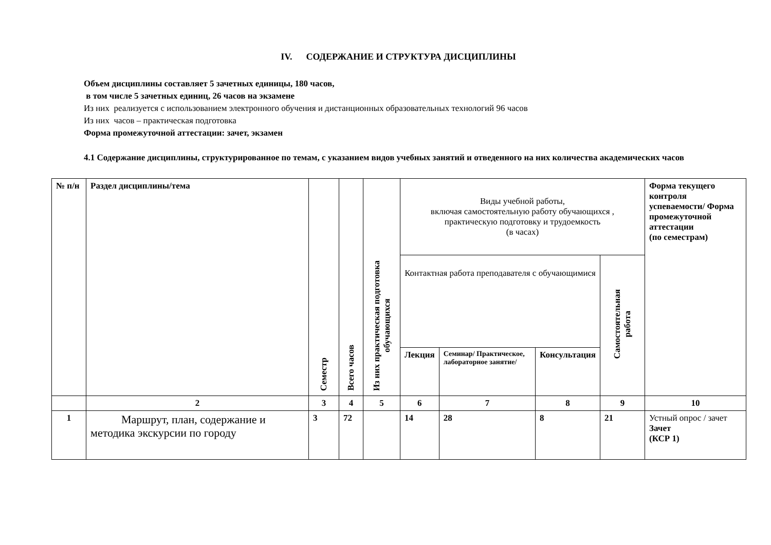IV. СОДЕРЖАНИЕ И СТРУКТУРА ДИСЦИПЛИНЫ
Объем дисциплины составляет 5 зачетных единицы, 180 часов,
в том числе 5 зачетных единиц, 26 часов на экзамене
Из них реализуется с использованием электронного обучения и дистанционных образовательных технологий 96 часов
Из них часов – практическая подготовка
Форма промежуточной аттестации: зачет, экзамен
4.1 Содержание дисциплины, структурированное по темам, с указанием видов учебных занятий и отведенного на них количества академических часов
| № п/н | Раздел дисциплины/тема | Семестр | Всего часов | Из них практическая подготовка обучающихся | Виды учебной работы, включая самостоятельную работу обучающихся , практическую подготовку и трудоемкость (в часах) | | | | Форма текущего контроля успеваемости/ Форма промежуточной аттестации (по семестрам) |
| --- | --- | --- | --- | --- | --- | --- | --- | --- | --- |
| | | | | | Контактная работа преподавателя с обучающимися | | | Самостоятельная работа | |
| | | | | | Лекция | Семинар/ Практическое, лабораторное занятие/ | Консультация | | |
| | 2 | 3 | 4 | 5 | 6 | 7 | 8 | 9 | 10 |
| 1 | Маршрут, план, содержание и методика экскурсии по городу | 3 | 72 | | 14 | 28 | 8 | 21 | Устный опрос / зачет Зачет (КСР 1) |